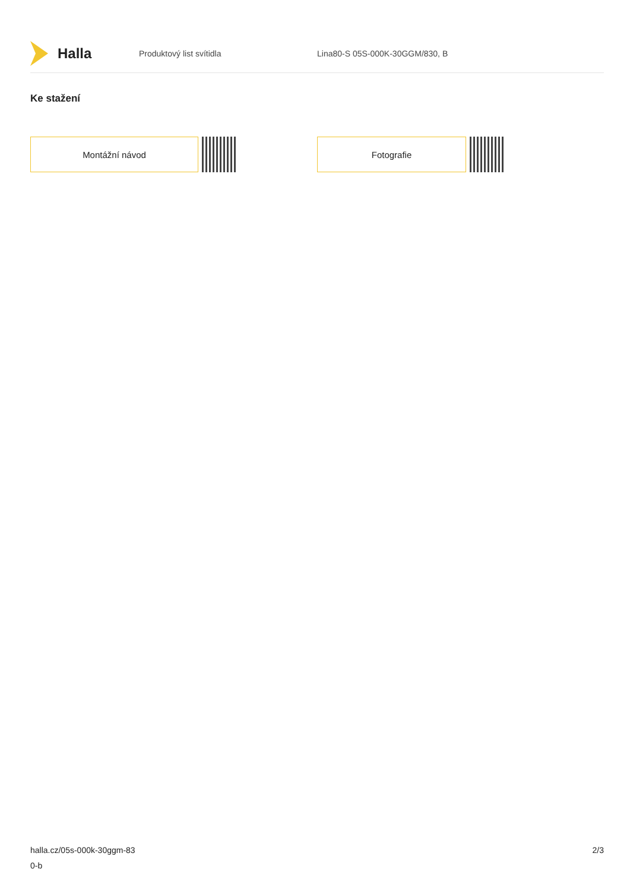Halla
Produktový list svítidla Lina80-S 05S-000K-30GGM/830, B
Ke stažení
Montážní návod Fotografie
halla.cz/05s-000k-30ggm-83
0-b
2/3